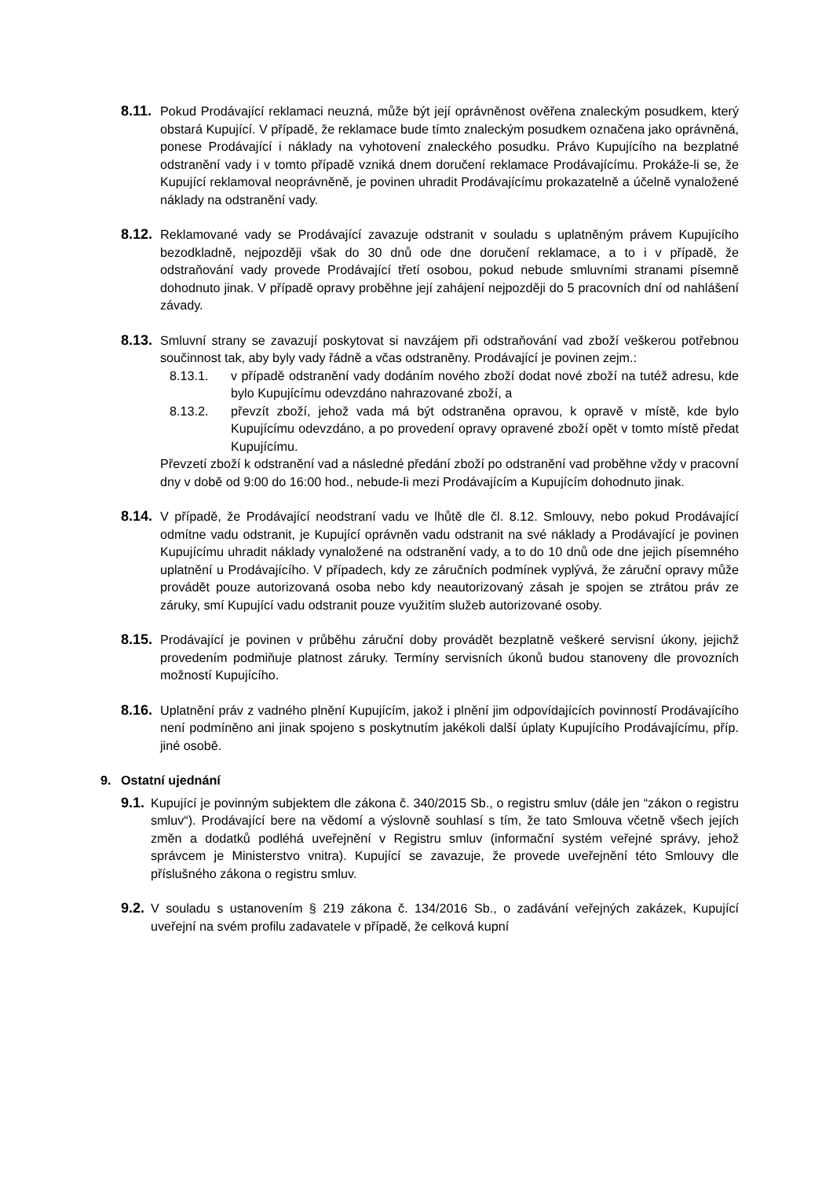8.11.
Pokud Prodávající reklamaci neuzná, může být její oprávněnost ověřena znaleckým posudkem, který obstará Kupující. V případě, že reklamace bude tímto znaleckým posudkem označena jako oprávněná, ponese Prodávající i náklady na vyhotovení znaleckého posudku. Právo Kupujícího na bezplatné odstranění vady i v tomto případě vzniká dnem doručení reklamace Prodávajícímu. Prokáže-li se, že Kupující reklamoval neoprávněně, je povinen uhradit Prodávajícímu prokazatelně a účelně vynaložené náklady na odstranění vady.
8.12.
Reklamované vady se Prodávající zavazuje odstranit v souladu s uplatněným právem Kupujícího bezodkladně, nejpozději však do 30 dnů ode dne doručení reklamace, a to i v případě, že odstraňování vady provede Prodávající třetí osobou, pokud nebude smluvními stranami písemně dohodnuto jinak. V případě opravy proběhne její zahájení nejpozději do 5 pracovních dní od nahlášení závady.
8.13.
Smluvní strany se zavazují poskytovat si navzájem při odstraňování vad zboží veškerou potřebnou součinnost tak, aby byly vady řádně a včas odstraněny. Prodávající je povinen zejm.:
8.13.1. v případě odstranění vady dodáním nového zboží dodat nové zboží na tutéž adresu, kde bylo Kupujícímu odevzdáno nahrazované zboží, a
8.13.2. převzít zboží, jehož vada má být odstraněna opravou, k opravě v místě, kde bylo Kupujícímu odevzdáno, a po provedení opravy opravené zboží opět v tomto místě předat Kupujícímu.
Převzetí zboží k odstranění vad a následné předání zboží po odstranění vad proběhne vždy v pracovní dny v době od 9:00 do 16:00 hod., nebude-li mezi Prodávajícím a Kupujícím dohodnuto jinak.
8.14.
V případě, že Prodávající neodstraní vadu ve lhůtě dle čl. 8.12. Smlouvy, nebo pokud Prodávající odmítne vadu odstranit, je Kupující oprávněn vadu odstranit na své náklady a Prodávající je povinen Kupujícímu uhradit náklady vynaložené na odstranění vady, a to do 10 dnů ode dne jejich písemného uplatnění u Prodávajícího. V případech, kdy ze záručních podmínek vyplývá, že záruční opravy může provádět pouze autorizovaná osoba nebo kdy neautorizovaný zásah je spojen se ztrátou práv ze záruky, smí Kupující vadu odstranit pouze využitím služeb autorizované osoby.
8.15.
Prodávající je povinen v průběhu záruční doby provádět bezplatně veškeré servisní úkony, jejichž provedením podmiňuje platnost záruky. Termíny servisních úkonů budou stanoveny dle provozních možností Kupujícího.
8.16.
Uplatnění práv z vadného plnění Kupujícím, jakož i plnění jim odpovídajících povinností Prodávajícího není podmíněno ani jinak spojeno s poskytnutím jakékoli další úplaty Kupujícího Prodávajícímu, příp. jiné osobě.
9. Ostatní ujednání
9.1.
Kupující je povinným subjektem dle zákona č. 340/2015 Sb., o registru smluv (dále jen “zákon o registru smluv“). Prodávající bere na vědomí a výslovně souhlasí s tím, že tato Smlouva včetně všech jejích změn a dodatků podléhá uveřejnění v Registru smluv (informační systém veřejné správy, jehož správcem je Ministerstvo vnitra). Kupující se zavazuje, že provede uveřejnění této Smlouvy dle příslušného zákona o registru smluv.
9.2.
V souladu s ustanovením § 219 zákona č. 134/2016 Sb., o zadávání veřejných zakázek, Kupující uveřejní na svém profilu zadavatele v případě, že celková kupní